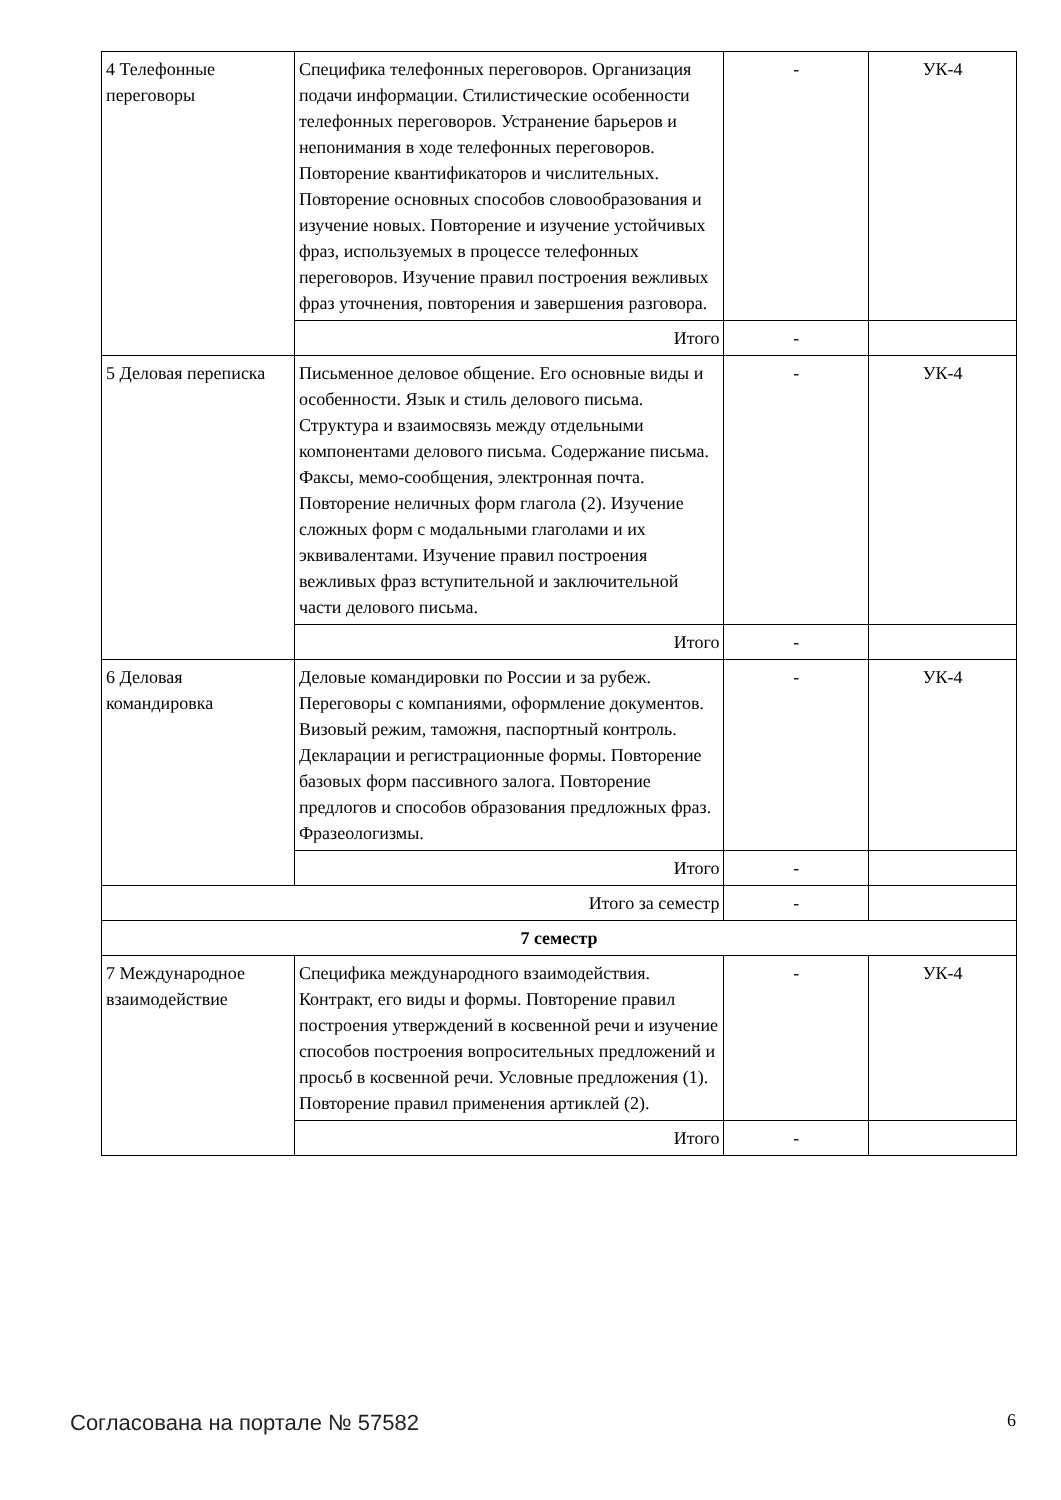| 4 Телефонные переговоры | Специфика телефонных переговоров. Организация подачи информации. Стилистические особенности телефонных переговоров. Устранение барьеров и непонимания в ходе телефонных переговоров. Повторение квантификаторов и числительных. Повторение основных способов словообразования и изучение новых. Повторение и изучение устойчивых фраз, используемых в процессе телефонных переговоров. Изучение правил построения вежливых фраз уточнения, повторения и завершения разговора. | - | УК-4 |
| | Итого | - | |
| 5 Деловая переписка | Письменное деловое общение. Его основные виды и особенности. Язык и стиль делового письма. Структура и взаимосвязь между отдельными компонентами делового письма. Содержание письма. Факсы, мемо-сообщения, электронная почта. Повторение неличных форм глагола (2). Изучение сложных форм с модальными глаголами и их эквивалентами. Изучение правил построения вежливых фраз вступительной и заключительной части делового письма. | - | УК-4 |
| | Итого | - | |
| 6 Деловая командировка | Деловые командировки по России и за рубеж. Переговоры с компаниями, оформление документов. Визовый режим, таможня, паспортный контроль. Декларации и регистрационные формы. Повторение базовых форм пассивного залога. Повторение предлогов и способов образования предложных фраз. Фразеологизмы. | - | УК-4 |
| | Итого | - | |
| Итого за семестр | | - | |
| 7 семестр | | | |
| 7 Международное взаимодействие | Специфика международного взаимодействия. Контракт, его виды и формы. Повторение правил построения утверждений в косвенной речи и изучение способов построения вопросительных предложений и просьб в косвенной речи. Условные предложения (1). Повторение правил применения артиклей (2). | - | УК-4 |
| | Итого | - | |
Согласована на портале № 57582 6